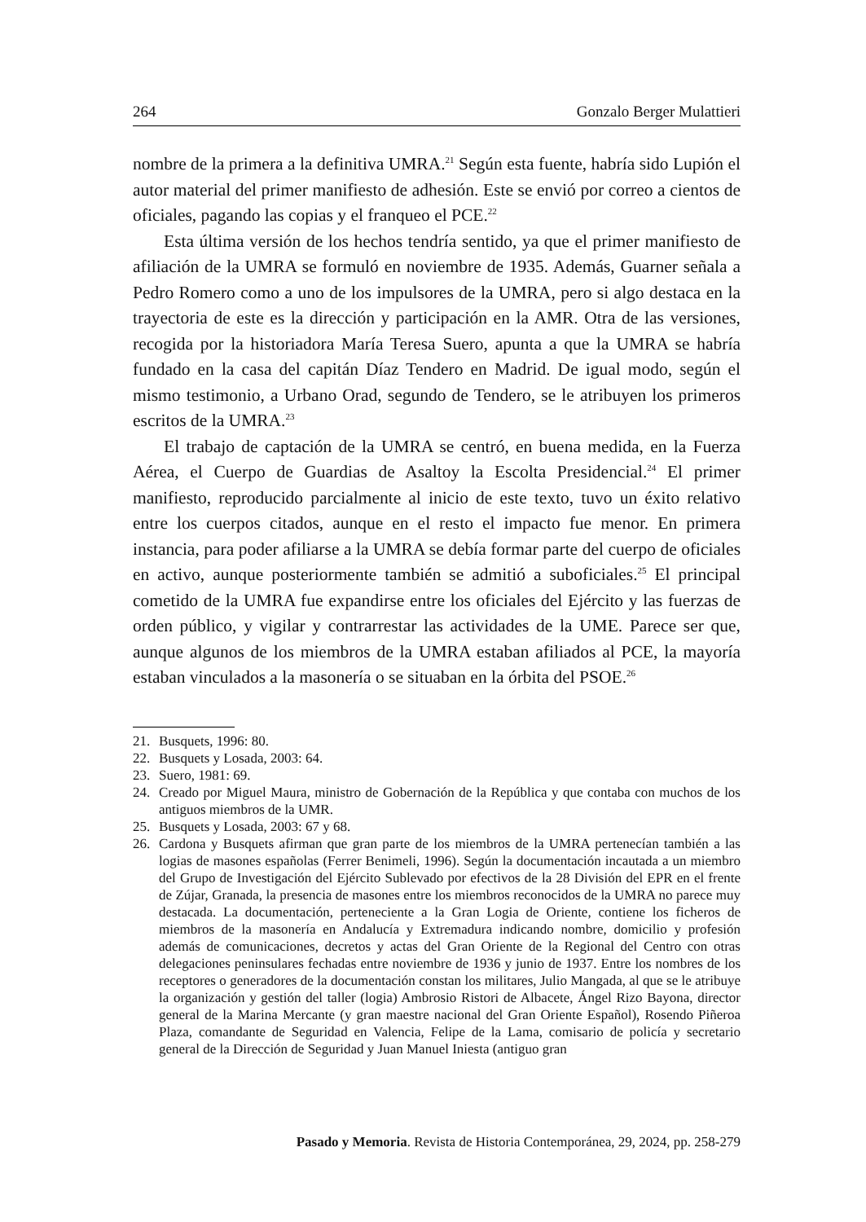264 Gonzalo Berger Mulattieri
nombre de la primera a la definitiva UMRA.<sup>21</sup> Según esta fuente, habría sido Lupión el autor material del primer manifiesto de adhesión. Este se envió por correo a cientos de oficiales, pagando las copias y el franqueo el PCE.<sup>22</sup>
Esta última versión de los hechos tendría sentido, ya que el primer manifiesto de afiliación de la UMRA se formuló en noviembre de 1935. Además, Guarner señala a Pedro Romero como a uno de los impulsores de la UMRA, pero si algo destaca en la trayectoria de este es la dirección y participación en la AMR. Otra de las versiones, recogida por la historiadora María Teresa Suero, apunta a que la UMRA se habría fundado en la casa del capitán Díaz Tendero en Madrid. De igual modo, según el mismo testimonio, a Urbano Orad, segundo de Tendero, se le atribuyen los primeros escritos de la UMRA.<sup>23</sup>
El trabajo de captación de la UMRA se centró, en buena medida, en la Fuerza Aérea, el Cuerpo de Guardias de Asaltoy la Escolta Presidencial.<sup>24</sup> El primer manifiesto, reproducido parcialmente al inicio de este texto, tuvo un éxito relativo entre los cuerpos citados, aunque en el resto el impacto fue menor. En primera instancia, para poder afiliarse a la UMRA se debía formar parte del cuerpo de oficiales en activo, aunque posteriormente también se admitió a suboficiales.<sup>25</sup> El principal cometido de la UMRA fue expandirse entre los oficiales del Ejército y las fuerzas de orden público, y vigilar y contrarrestar las actividades de la UME. Parece ser que, aunque algunos de los miembros de la UMRA estaban afiliados al PCE, la mayoría estaban vinculados a la masonería o se situaban en la órbita del PSOE.<sup>26</sup>
21. Busquets, 1996: 80.
22. Busquets y Losada, 2003: 64.
23. Suero, 1981: 69.
24. Creado por Miguel Maura, ministro de Gobernación de la República y que contaba con muchos de los antiguos miembros de la UMR.
25. Busquets y Losada, 2003: 67 y 68.
26. Cardona y Busquets afirman que gran parte de los miembros de la UMRA pertenecían también a las logias de masones españolas (Ferrer Benimeli, 1996). Según la documentación incautada a un miembro del Grupo de Investigación del Ejército Sublevado por efectivos de la 28 División del EPR en el frente de Zújar, Granada, la presencia de masones entre los miembros reconocidos de la UMRA no parece muy destacada. La documentación, perteneciente a la Gran Logia de Oriente, contiene los ficheros de miembros de la masonería en Andalucía y Extremadura indicando nombre, domicilio y profesión además de comunicaciones, decretos y actas del Gran Oriente de la Regional del Centro con otras delegaciones peninsulares fechadas entre noviembre de 1936 y junio de 1937. Entre los nombres de los receptores o generadores de la documentación constan los militares, Julio Mangada, al que se le atribuye la organización y gestión del taller (logia) Ambrosio Ristori de Albacete, Ángel Rizo Bayona, director general de la Marina Mercante (y gran maestre nacional del Gran Oriente Español), Rosendo Piñeroa Plaza, comandante de Seguridad en Valencia, Felipe de la Lama, comisario de policía y secretario general de la Dirección de Seguridad y Juan Manuel Iniesta (antiguo gran
Pasado y Memoria. Revista de Historia Contemporánea, 29, 2024, pp. 258-279